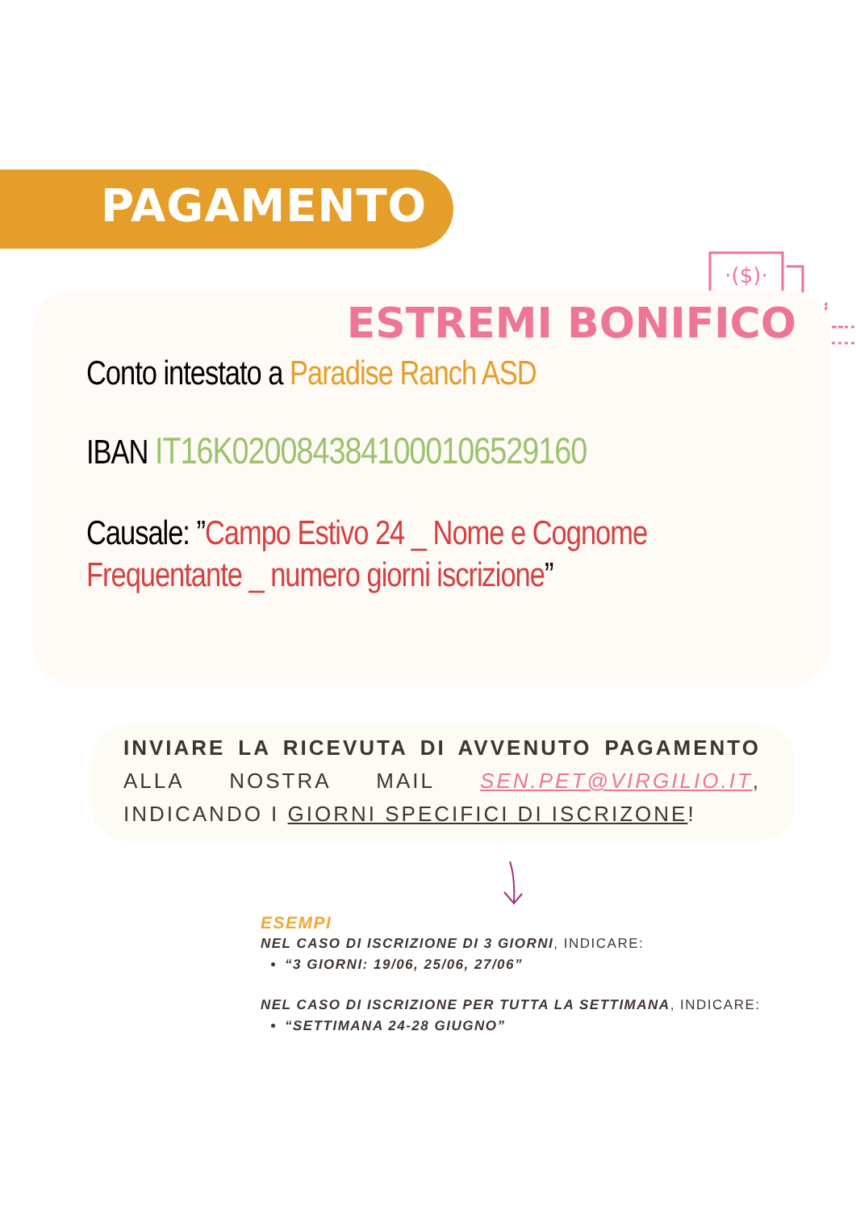PAGAMENTO
·($)·
ESTREMI BONIFICO
Conto intestato a Paradise Ranch ASD
IBAN IT16K0200843841000106529160
Causale: ”Campo Estivo 24 _ Nome e Cognome Frequentante _ numero giorni iscrizione”
INVIARE LA RICEVUTA DI AVVENUTO PAGAMENTO ALLA NOSTRA MAIL SEN.PET@VIRGILIO.IT, INDICANDO I GIORNI SPECIFICI DI ISCRIZONE!
ESEMPI
NEL CASO DI ISCRIZIONE DI 3 GIORNI, INDICARE:
“3 GIORNI: 19/06, 25/06, 27/06”
NEL CASO DI ISCRIZIONE PER TUTTA LA SETTIMANA, INDICARE:
“SETTIMANA 24-28 GIUGNO”